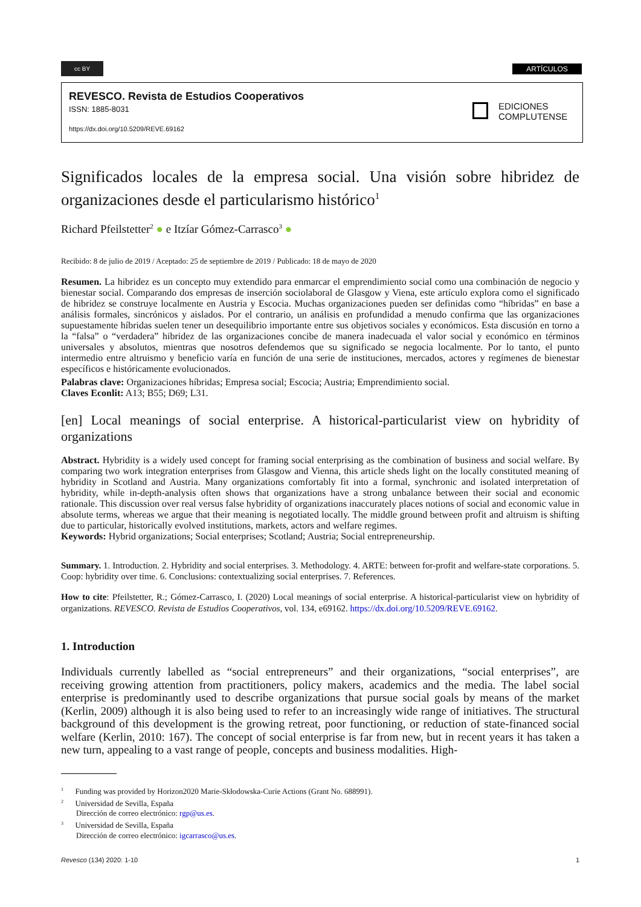cc BY ARTÍCULOS
REVESCO. Revista de Estudios Cooperativos
ISSN: 1885-8031
https://dx.doi.org/10.5209/REVE.69162
EDICIONES
COMPLUTENSE
Significados locales de la empresa social. Una visión sobre hibridez de organizaciones desde el particularismo histórico<sup>1</sup>
Richard Pfeilstetter<sup>2</sup> ● e Itzíar Gómez-Carrasco<sup>3</sup> ●
Recibido: 8 de julio de 2019 / Aceptado: 25 de septiembre de 2019 / Publicado: 18 de mayo de 2020
Resumen. La hibridez es un concepto muy extendido para enmarcar el emprendimiento social como una combinación de negocio y bienestar social. Comparando dos empresas de inserción sociolaboral de Glasgow y Viena, este artículo explora como el significado de hibridez se construye localmente en Austria y Escocia. Muchas organizaciones pueden ser definidas como “híbridas” en base a análisis formales, sincrónicos y aislados. Por el contrario, un análisis en profundidad a menudo confirma que las organizaciones supuestamente híbridas suelen tener un desequilibrio importante entre sus objetivos sociales y económicos. Esta discusión en torno a la “falsa” o “verdadera” hibridez de las organizaciones concibe de manera inadecuada el valor social y económico en términos universales y absolutos, mientras que nosotros defendemos que su significado se negocia localmente. Por lo tanto, el punto intermedio entre altruismo y beneficio varía en función de una serie de instituciones, mercados, actores y regímenes de bienestar específicos e históricamente evolucionados.
Palabras clave: Organizaciones híbridas; Empresa social; Escocia; Austria; Emprendimiento social.
Claves Econlit: A13; B55; D69; L31.
[en] Local meanings of social enterprise. A historical-particularist view on hybridity of organizations
Abstract. Hybridity is a widely used concept for framing social enterprising as the combination of business and social welfare. By comparing two work integration enterprises from Glasgow and Vienna, this article sheds light on the locally constituted meaning of hybridity in Scotland and Austria. Many organizations comfortably fit into a formal, synchronic and isolated interpretation of hybridity, while in-depth-analysis often shows that organizations have a strong unbalance between their social and economic rationale. This discussion over real versus false hybridity of organizations inaccurately places notions of social and economic value in absolute terms, whereas we argue that their meaning is negotiated locally. The middle ground between profit and altruism is shifting due to particular, historically evolved institutions, markets, actors and welfare regimes.
Keywords: Hybrid organizations; Social enterprises; Scotland; Austria; Social entrepreneurship.
Summary. 1. Introduction. 2. Hybridity and social enterprises. 3. Methodology. 4. ARTE: between for-profit and welfare-state corporations. 5. Coop: hybridity over time. 6. Conclusions: contextualizing social enterprises. 7. References.
How to cite: Pfeilstetter, R.; Gómez-Carrasco, I. (2020) Local meanings of social enterprise. A historical-particularist view on hybridity of organizations. REVESCO. Revista de Estudios Cooperativos, vol. 134, e69162. https://dx.doi.org/10.5209/REVE.69162.
1. Introduction
Individuals currently labelled as “social entrepreneurs” and their organizations, “social enterprises”, are receiving growing attention from practitioners, policy makers, academics and the media. The label social enterprise is predominantly used to describe organizations that pursue social goals by means of the market (Kerlin, 2009) although it is also being used to refer to an increasingly wide range of initiatives. The structural background of this development is the growing retreat, poor functioning, or reduction of state-financed social welfare (Kerlin, 2010: 167). The concept of social enterprise is far from new, but in recent years it has taken a new turn, appealing to a vast range of people, concepts and business modalities. High-
<sup>1</sup> Funding was provided by Horizon2020 Marie-Skłodowska-Curie Actions (Grant No. 688991).
<sup>2</sup> Universidad de Sevilla, España
Dirección de correo electrónico: rgp@us.es.
<sup>3</sup> Universidad de Sevilla, España
Dirección de correo electrónico: igcarrasco@us.es.
Revesco (134) 2020: 1-10 1